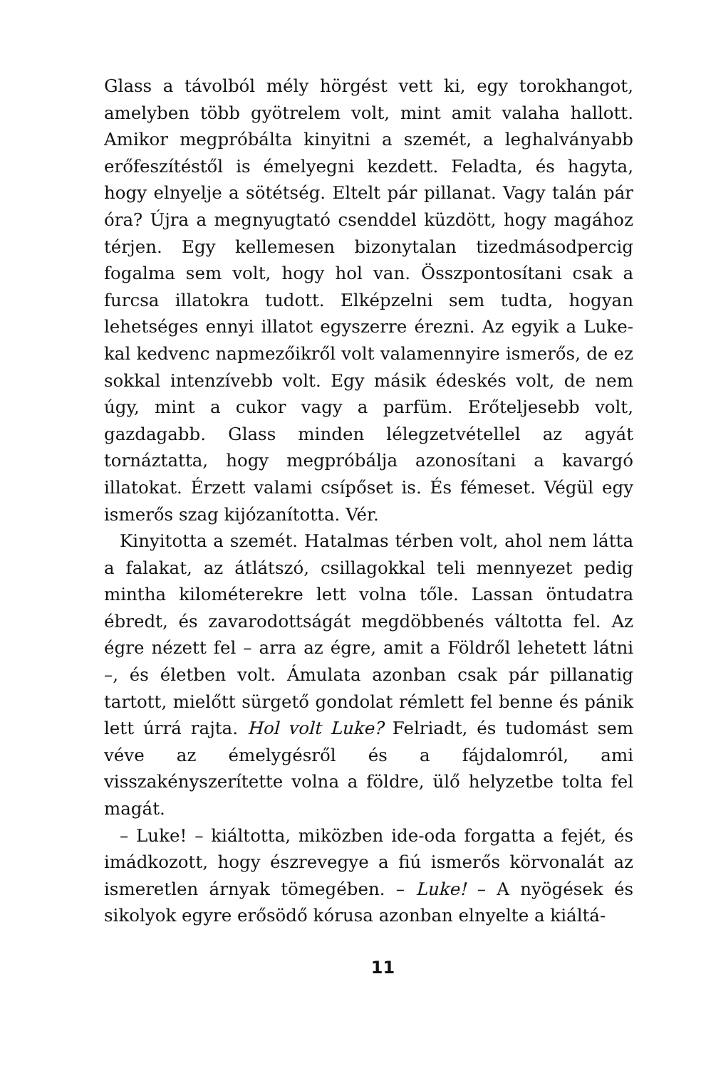Glass a távolból mély hörgést vett ki, egy torokhangot, amelyben több gyötrelem volt, mint amit valaha hallott. Amikor megpróbálta kinyitni a szemét, a leghalványabb erőfeszítéstől is émelyegni kezdett. Feladta, és hagyta, hogy elnyelje a sötétség. Eltelt pár pillanat. Vagy talán pár óra? Újra a megnyugtató csenddel küzdött, hogy magához térjen. Egy kellemesen bizonytalan tizedmásodpercig fogalma sem volt, hogy hol van. Összpontosítani csak a furcsa illatokra tudott. Elképzelni sem tudta, hogyan lehetséges ennyi illatot egyszerre érezni. Az egyik a Luke-kal kedvenc napmezőikről volt valamennyire ismerős, de ez sokkal intenzívebb volt. Egy másik édeskés volt, de nem úgy, mint a cukor vagy a parfüm. Erőteljesebb volt, gazdagabb. Glass minden lélegzetvétellel az agyát tornáztatta, hogy megpróbálja azonosítani a kavargó illatokat. Érzett valami csípőset is. És fémeset. Végül egy ismerős szag kijózanította. Vér.
Kinyitotta a szemét. Hatalmas térben volt, ahol nem látta a falakat, az átlátszó, csillagokkal teli mennyezet pedig mintha kilométerekre lett volna tőle. Lassan öntudatra ébredt, és zavarodottságát megdöbbenés váltotta fel. Az égre nézett fel – arra az égre, amit a Földről lehetett látni –, és életben volt. Ámulata azonban csak pár pillanatig tartott, mielőtt sürgető gondolat rémlett fel benne és pánik lett úrrá rajta. Hol volt Luke? Felriadt, és tudomást sem véve az émelygésről és a fájdalomról, ami visszakényszerítette volna a földre, ülő helyzetbe tolta fel magát.
– Luke! – kiáltotta, miközben ide-oda forgatta a fejét, és imádkozott, hogy észrevegye a fiú ismerős körvonalát az ismeretlen árnyak tömegében. – Luke! – A nyögések és sikolyok egyre erősödő kórusa azonban elnyelte a kiáltá-
11